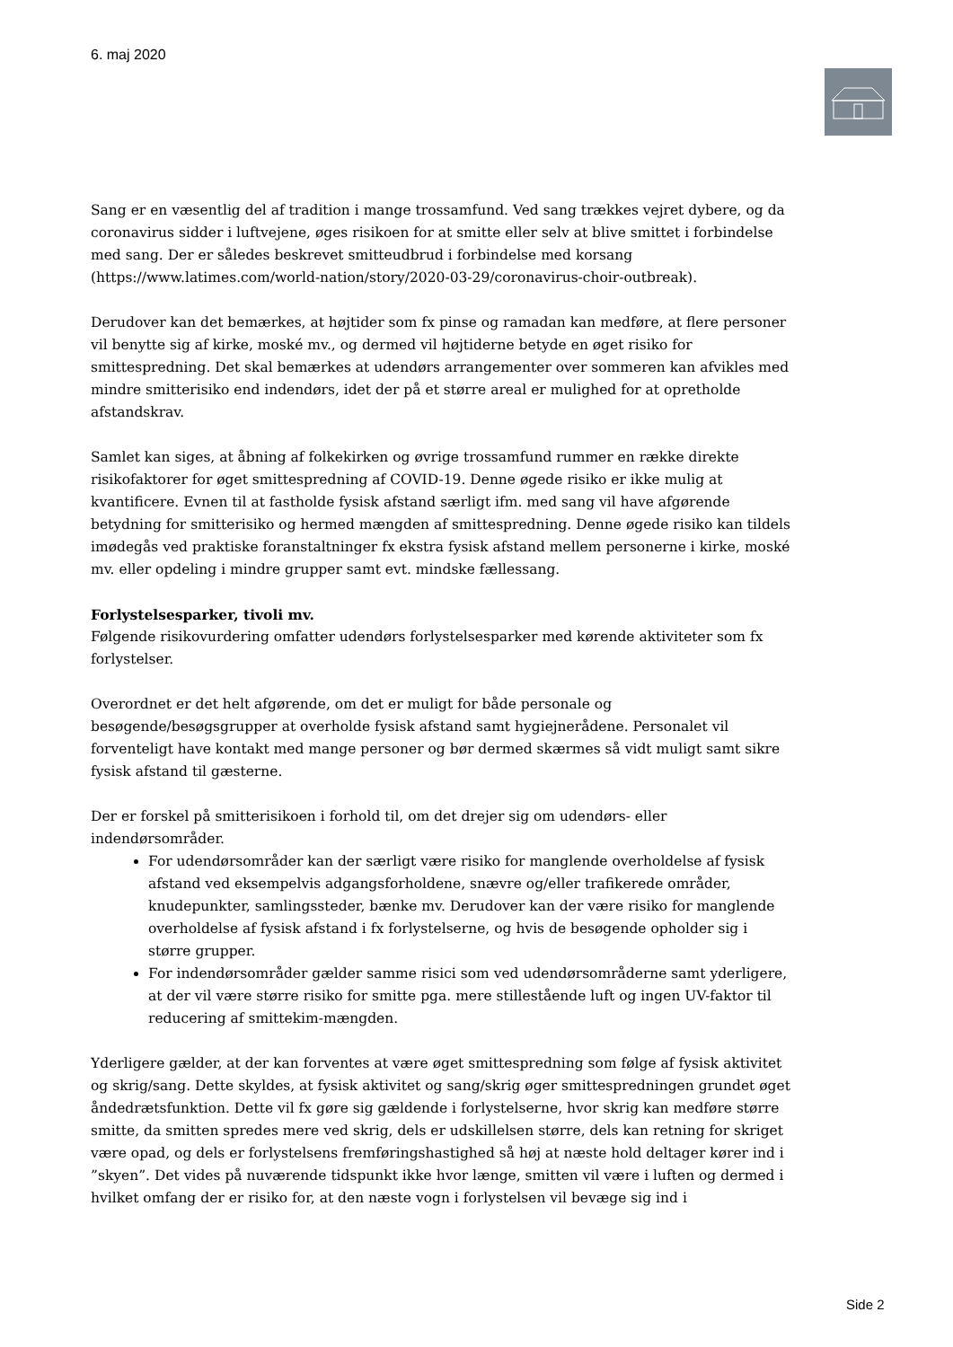6. maj 2020
Sang er en væsentlig del af tradition i mange trossamfund. Ved sang trækkes vejret dybere, og da coronavirus sidder i luftvejene, øges risikoen for at smitte eller selv at blive smittet i forbindelse med sang. Der er således beskrevet smitteudbrud i forbindelse med korsang (https://www.latimes.com/world-nation/story/2020-03-29/coronavirus-choir-outbreak).
Derudover kan det bemærkes, at højtider som fx pinse og ramadan kan medføre, at flere personer vil benytte sig af kirke, moské mv., og dermed vil højtiderne betyde en øget risiko for smittespredning. Det skal bemærkes at udendørs arrangementer over sommeren kan afvikles med mindre smitterisiko end indendørs, idet der på et større areal er mulighed for at opretholde afstandskrav.
Samlet kan siges, at åbning af folkekirken og øvrige trossamfund rummer en række direkte risikofaktorer for øget smittespredning af COVID-19. Denne øgede risiko er ikke mulig at kvantificere. Evnen til at fastholde fysisk afstand særligt ifm. med sang vil have afgørende betydning for smitterisiko og hermed mængden af smittespredning. Denne øgede risiko kan tildels imødegås ved praktiske foranstaltninger fx ekstra fysisk afstand mellem personerne i kirke, moské mv. eller opdeling i mindre grupper samt evt. mindske fællessang.
Forlystelsesparker, tivoli mv.
Følgende risikovurdering omfatter udendørs forlystelsesparker med kørende aktiviteter som fx forlystelser.
Overordnet er det helt afgørende, om det er muligt for både personale og besøgende/besøgsgrupper at overholde fysisk afstand samt hygiejnerådene. Personalet vil forventeligt have kontakt med mange personer og bør dermed skærmes så vidt muligt samt sikre fysisk afstand til gæsterne.
Der er forskel på smitterisikoen i forhold til, om det drejer sig om udendørs- eller indendørsområder.
For udendørsområder kan der særligt være risiko for manglende overholdelse af fysisk afstand ved eksempelvis adgangsforholdene, snævre og/eller trafikerede områder, knudepunkter, samlingssteder, bænke mv. Derudover kan der være risiko for manglende overholdelse af fysisk afstand i fx forlystelserne, og hvis de besøgende opholder sig i større grupper.
For indendørsområder gælder samme risici som ved udendørsområderne samt yderligere, at der vil være større risiko for smitte pga. mere stillestående luft og ingen UV-faktor til reducering af smittekim-mængden.
Yderligere gælder, at der kan forventes at være øget smittespredning som følge af fysisk aktivitet og skrig/sang. Dette skyldes, at fysisk aktivitet og sang/skrig øger smittespredningen grundet øget åndedrætsfunktion. Dette vil fx gøre sig gældende i forlystelserne, hvor skrig kan medføre større smitte, da smitten spredes mere ved skrig, dels er udskillelsen større, dels kan retning for skriget være opad, og dels er forlystelsens fremføringshastighed så høj at næste hold deltager kører ind i ”skyen”. Det vides på nuværende tidspunkt ikke hvor længe, smitten vil være i luften og dermed i hvilket omfang der er risiko for, at den næste vogn i forlystelsen vil bevæge sig ind i
Side 2